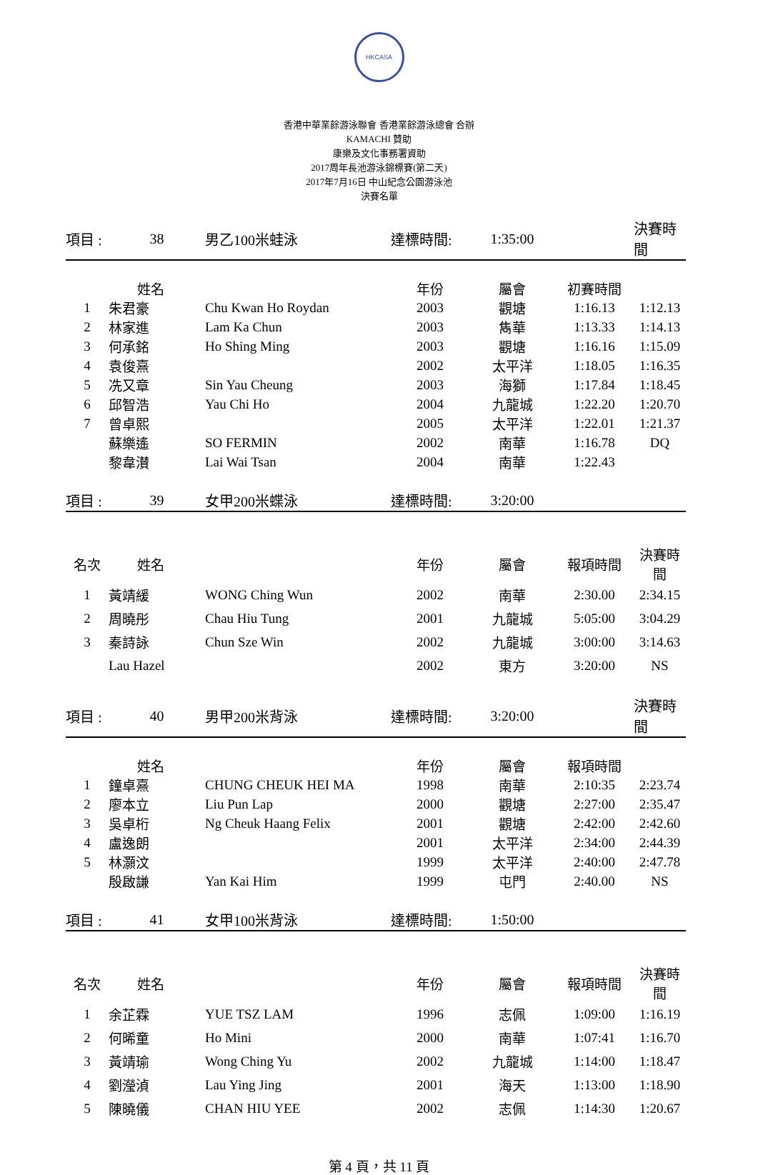HKCASA
香港中華業餘游泳聯會 香港業餘游泳總會 合辦
KAMACHI 贊助
康樂及文化事務署資助
2017周年長池游泳錦標賽(第二天)
2017年7月16日 中山紀念公園游泳池
決賽名單
| 項目 : | 38 | 男乙100米蛙泳 | 達標時間: | 1:35:00 | | 決賽時間 |
| | 姓名 | | 年份 | 屬會 | 初賽時間 | |
| 1 | 朱君豪 | Chu Kwan Ho Roydan | 2003 | 觀塘 | 1:16.13 | 1:12.13 |
| 2 | 林家進 | Lam Ka Chun | 2003 | 雋華 | 1:13.33 | 1:14.13 |
| 3 | 何承銘 | Ho Shing Ming | 2003 | 觀塘 | 1:16.16 | 1:15.09 |
| 4 | 袁俊熹 | | 2002 | 太平洋 | 1:18.05 | 1:16.35 |
| 5 | 冼又章 | Sin Yau Cheung | 2003 | 海獅 | 1:17.84 | 1:18.45 |
| 6 | 邱智浩 | Yau Chi Ho | 2004 | 九龍城 | 1:22.20 | 1:20.70 |
| 7 | 曾卓熙 | | 2005 | 太平洋 | 1:22.01 | 1:21.37 |
| | 蘇樂遙 | SO FERMIN | 2002 | 南華 | 1:16.78 | DQ |
| | 黎韋濽 | Lai Wai Tsan | 2004 | 南華 | 1:22.43 | |
| 項目 : | 39 | 女甲200米蝶泳 | 達標時間: | 3:20:00 | | |
| 名次 | 姓名 | | 年份 | 屬會 | 報項時間 | 決賽時間 |
| 1 | 黃靖緩 | WONG Ching Wun | 2002 | 南華 | 2:30.00 | 2:34.15 |
| 2 | 周曉彤 | Chau Hiu Tung | 2001 | 九龍城 | 5:05:00 | 3:04.29 |
| 3 | 秦詩詠 | Chun Sze Win | 2002 | 九龍城 | 3:00:00 | 3:14.63 |
| | Lau Hazel | | 2002 | 東方 | 3:20:00 | NS |
| 項目 : | 40 | 男甲200米背泳 | 達標時間: | 3:20:00 | | 決賽時間 |
| | 姓名 | | 年份 | 屬會 | 報項時間 | |
| 1 | 鐘卓熹 | CHUNG CHEUK HEI MA | 1998 | 南華 | 2:10:35 | 2:23.74 |
| 2 | 廖本立 | Liu Pun Lap | 2000 | 觀塘 | 2:27:00 | 2:35.47 |
| 3 | 吳卓桁 | Ng Cheuk Haang Felix | 2001 | 觀塘 | 2:42:00 | 2:42.60 |
| 4 | 盧逸朗 | | 2001 | 太平洋 | 2:34:00 | 2:44.39 |
| 5 | 林灝汶 | | 1999 | 太平洋 | 2:40:00 | 2:47.78 |
| | 殷啟謙 | Yan Kai Him | 1999 | 屯門 | 2:40.00 | NS |
| 項目 : | 41 | 女甲100米背泳 | 達標時間: | 1:50:00 | | |
| 名次 | 姓名 | | 年份 | 屬會 | 報項時間 | 決賽時間 |
| 1 | 余芷霖 | YUE TSZ LAM | 1996 | 志佩 | 1:09:00 | 1:16.19 |
| 2 | 何晞童 | Ho Mini | 2000 | 南華 | 1:07:41 | 1:16.70 |
| 3 | 黃靖瑜 | Wong Ching Yu | 2002 | 九龍城 | 1:14:00 | 1:18.47 |
| 4 | 劉瀅湞 | Lau Ying Jing | 2001 | 海天 | 1:13:00 | 1:18.90 |
| 5 | 陳曉儀 | CHAN HIU YEE | 2002 | 志佩 | 1:14:30 | 1:20.67 |
第 4 頁，共 11 頁